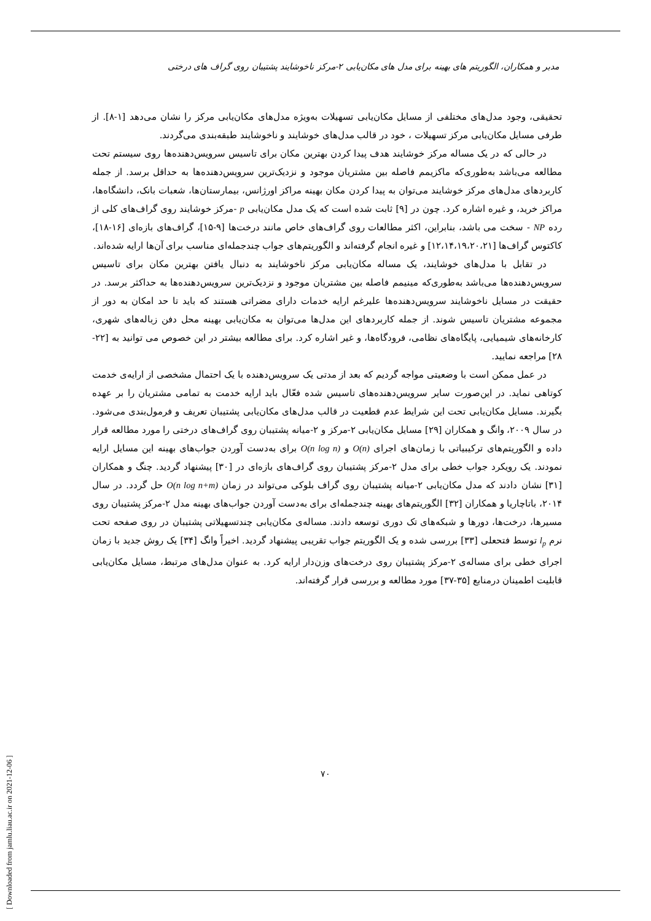مدبر و همکاران، الگوریتم های بهینه برای مدل های مکان‌یابی ۲-مرکز ناخوشایند پشتیبان روی گراف های درختی
تحقیقی، وجود مدل‌های مختلفی از مسایل مکان‌یابی تسهیلات به‌ویژه مدل‌های مکان‌یابی مرکز را نشان می‌دهد [۱-۸]. از طرفی مسایل مکان‌یابی مرکز تسهیلات ، خود در قالب مدل‌های خوشایند و ناخوشایند طبقه‌بندی می‌گردند.
در حالی که در یک مساله مرکز خوشایند هدف پیدا کردن بهترین مکان برای تاسیس سرویس‌دهنده‌ها روی سیستم تحت مطالعه می‌باشد به‌طوری‌که ماکزیمم فاصله بین مشتریان موجود و نزدیک‌ترین سرویس‌دهنده‌ها به حداقل برسد. از جمله کاربردهای مدل‌های مرکز خوشایند می‌توان به پیدا کردن مکان بهینه مراکز اورژانس، بیمارستان‌ها، شعبات بانک، دانشگاه‌ها، مراکز خرید، و غیره اشاره کرد. چون در [۹] ثابت شده است که یک مدل مکان‌یابی p -مرکز خوشایند روی گراف‌های کلی از رده NP - سخت می باشد، بنابراین، اکثر مطالعات روی گراف‌های خاص مانند درخت‌ها [۹-۱۵]، گراف‌های بازه‌ای [۱۶-۱۸]، کاکتوس گراف‌ها [۱۲،۱۴،۱۹،۲۰،۲۱] و غیره انجام گرفته‌اند و الگوریتم‌های جواب چندجمله‌ای مناسب برای آن‌ها ارایه شده‌اند.
در تقابل با مدل‌های خوشایند، یک مساله مکان‌یابی مرکز ناخوشایند به دنبال یافتن بهترین مکان برای تاسیس سرویس‌دهنده‌ها می‌باشد به‌طوری‌که مینیمم فاصله بین مشتریان موجود و نزدیک‌ترین سرویس‌دهنده‌ها به حداکثر برسد. در حقیقت در مسایل ناخوشایند سرویس‌دهنده‌ها علیرغم ارایه خدمات دارای مضراتی هستند که باید تا حد امکان به دور از مجموعه مشتریان تاسیس شوند. از جمله کاربردهای این مدل‌ها می‌توان به مکان‌یابی بهینه محل دفن زباله‌های شهری، کارخانه‌های شیمیایی، پایگاه‌های نظامی، فرودگاه‌ها، و غیر اشاره کرد. برای مطالعه بیشتر در این خصوص می توانید به [۲۲- ۲۸] مراجعه نمایید.
در عمل ممکن است با وضعیتی مواجه گردیم که بعد از مدتی یک سرویس‌دهنده با یک احتمال مشخصی از ارایه‌ی خدمت کوتاهی نماید. در این‌صورت سایر سرویس‌دهنده‌های تاسیس شده فعّال باید ارایه خدمت به تمامی مشتریان را بر عهده بگیرند. مسایل مکان‌یابی تحت این شرایط عدم قطعیت در قالب مدل‌های مکان‌یابی پشتیبان تعریف و فرمول‌بندی می‌شود. در سال ۲۰۰۹، وانگ و همکاران [۲۹] مسایل مکان‌یابی ۲-مرکز و ۲-میانه پشتیبان روی گراف‌های درختی را مورد مطالعه قرار داده و الگوریتم‌های ترکیبیاتی با زمان‌های اجرای O(n) و O(n log n) برای به‌دست آوردن جواب‌های بهینه این مسایل ارایه نمودند. یک رویکرد جواب خطی برای مدل ۲-مرکز پشتیبان روی گراف‌های بازه‌ای در [۳۰] پیشنهاد گردید. چنگ و همکاران [۳۱] نشان دادند که مدل مکان‌یابی ۲-میانه پشتیبان روی گراف بلوکی می‌تواند در زمان O(n log n+m) حل گردد. در سال ۲۰۱۴، باتاچاریا و همکاران [۳۲] الگوریتم‌های بهینه چندجمله‌ای برای به‌دست آوردن جواب‌های بهینه مدل ۲-مرکز پشتیبان روی مسیرها، درخت‌ها، دورها و شبکه‌های تک دوری توسعه دادند. مساله‌ی مکان‌یابی چندتسهیلاتی پشتیبان در روی صفحه تحت نرم l<sub>p</sub> توسط فتحعلی [۳۳] بررسی شده و یک الگوریتم جواب تقریبی پیشنهاد گردید. اخیراً وانگ [۳۴] یک روش جدید با زمان اجرای خطی برای مساله‌ی ۲-مرکز پشتیبان روی درخت‌های وزن‌دار ارایه کرد. به عنوان مدل‌های مرتبط، مسایل مکان‌یابی قابلیت اطمینان درمنابع [۳۵-۳۷] مورد مطالعه و بررسی قرار گرفته‌اند.
۷۰
[ Downloaded from jamlu.liau.ac.ir on 2021-12-06 ]